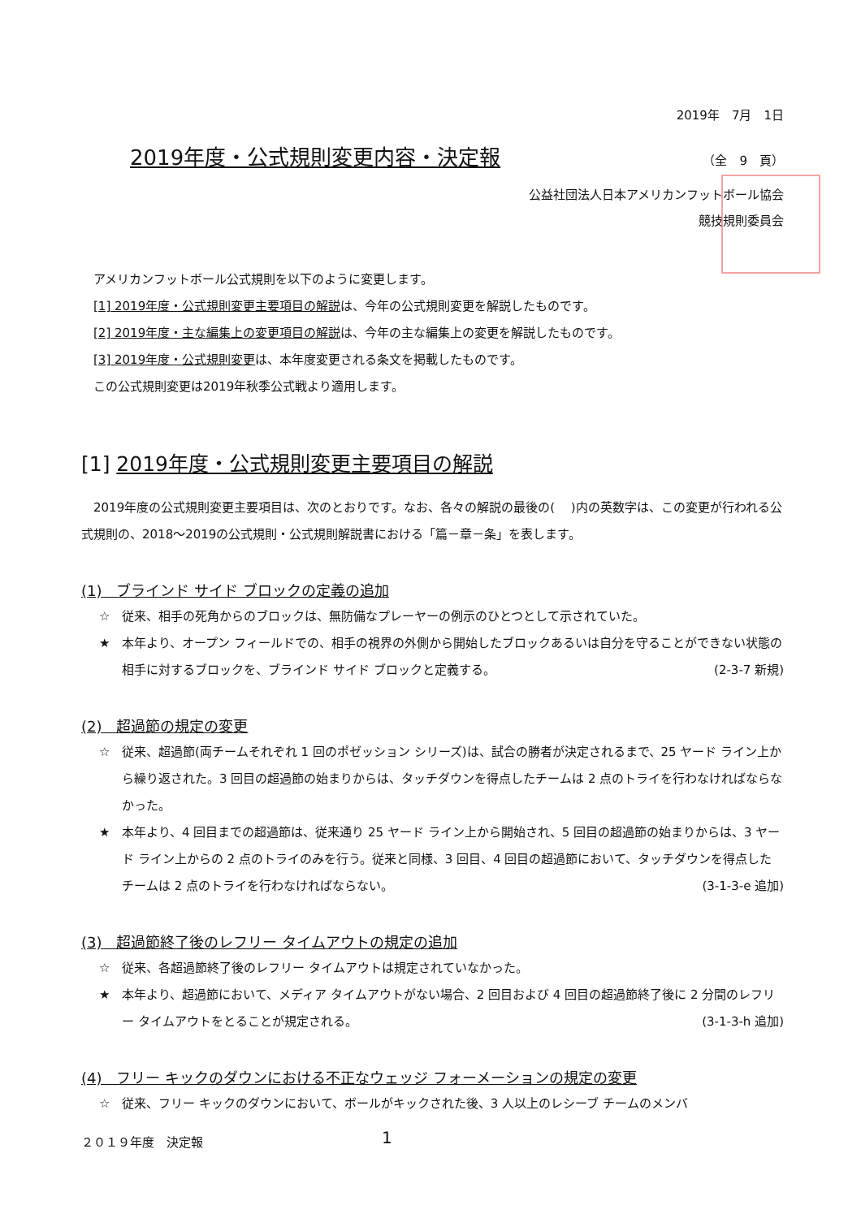2019年　7月　1日
2019年度・公式規則変更内容・決定報
（全　9　頁）
公益社団法人日本アメリカンフットボール協会
競技規則委員会
アメリカンフットボール公式規則を以下のように変更します。
[1] 2019年度・公式規則変更主要項目の解説は、今年の公式規則変更を解説したものです。
[2] 2019年度・主な編集上の変更項目の解説は、今年の主な編集上の変更を解説したものです。
[3] 2019年度・公式規則変更は、本年度変更される条文を掲載したものです。
この公式規則変更は2019年秋季公式戦より適用します。
[1] 2019年度・公式規則変更主要項目の解説
　2019年度の公式規則変更主要項目は、次のとおりです。なお、各々の解説の最後の(　 )内の英数字は、この変更が行われる公式規則の、2018～2019の公式規則・公式規則解説書における「篇－章－条」を表します。
(1)　ブラインド サイド ブロックの定義の追加
☆ 従来、相手の死角からのブロックは、無防備なプレーヤーの例示のひとつとして示されていた。
★ 本年より、オープン フィールドでの、相手の視界の外側から開始したブロックあるいは自分を守ることができない状態の相手に対するブロックを、ブラインド サイド ブロックと定義する。 (2-3-7 新規)
(2)　超過節の規定の変更
☆ 従来、超過節(両チームそれぞれ 1 回のポゼッション シリーズ)は、試合の勝者が決定されるまで、25 ヤード ライン上から繰り返された。3 回目の超過節の始まりからは、タッチダウンを得点したチームは 2 点のトライを行わなければならなかった。
★ 本年より、4 回目までの超過節は、従来通り 25 ヤード ライン上から開始され、5 回目の超過節の始まりからは、3 ヤード ライン上からの 2 点のトライのみを行う。従来と同様、3 回目、4 回目の超過節において、タッチダウンを得点したチームは 2 点のトライを行わなければならない。 (3-1-3-e 追加)
(3)　超過節終了後のレフリー タイムアウトの規定の追加
☆ 従来、各超過節終了後のレフリー タイムアウトは規定されていなかった。
★ 本年より、超過節において、メディア タイムアウトがない場合、2 回目および 4 回目の超過節終了後に 2 分間のレフリー タイムアウトをとることが規定される。 (3-1-3-h 追加)
(4)　フリー キックのダウンにおける不正なウェッジ フォーメーションの規定の変更
☆ 従来、フリー キックのダウンにおいて、ボールがキックされた後、3 人以上のレシーブ チームのメンバ
２０１９年度　決定報 1